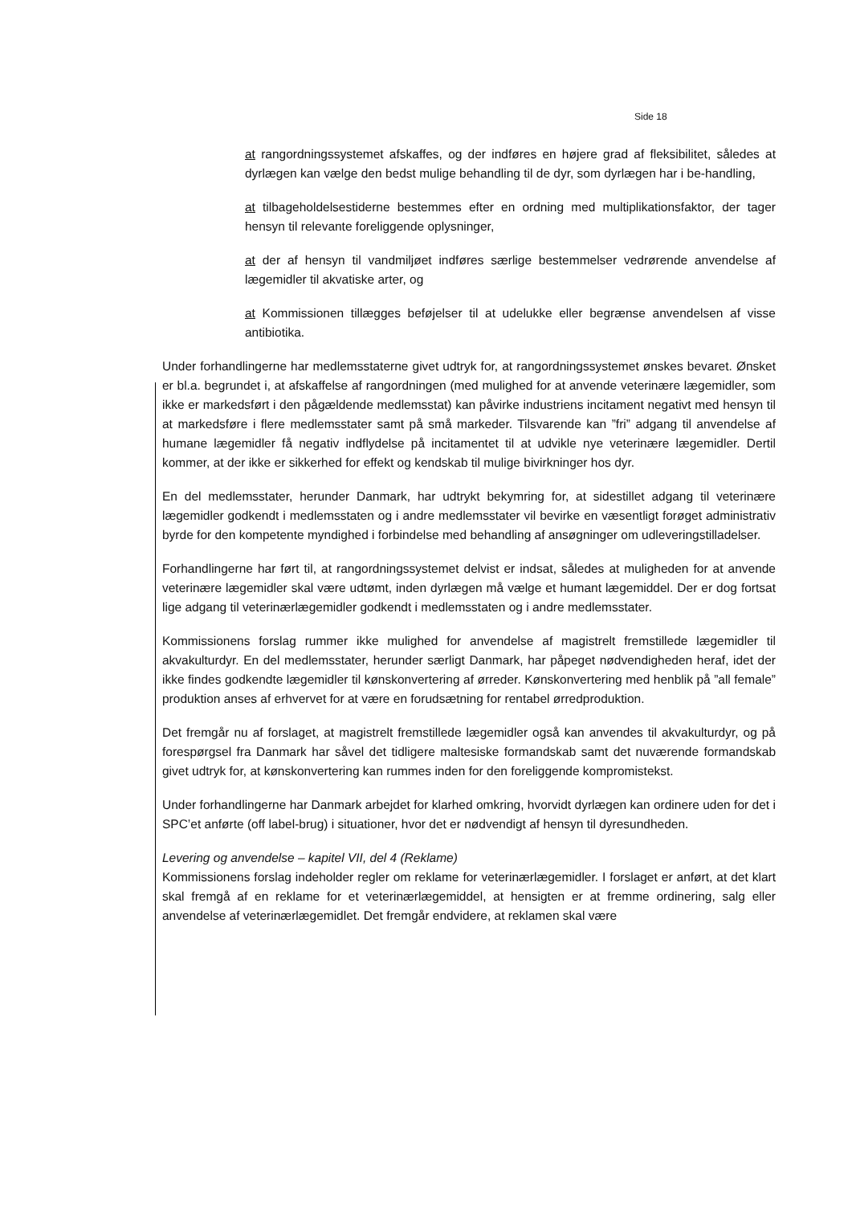Side 18
at rangordningssystemet afskaffes, og der indføres en højere grad af fleksibilitet, således at dyrlægen kan vælge den bedst mulige behandling til de dyr, som dyrlægen har i be-handling,
at tilbageholdelsestiderne bestemmes efter en ordning med multiplikationsfaktor, der tager hensyn til relevante foreliggende oplysninger,
at der af hensyn til vandmiljøet indføres særlige bestemmelser vedrørende anvendelse af lægemidler til akvatiske arter, og
at Kommissionen tillægges beføjelser til at udelukke eller begrænse anvendelsen af visse antibiotika.
Under forhandlingerne har medlemsstaterne givet udtryk for, at rangordningssystemet ønskes bevaret. Ønsket er bl.a. begrundet i, at afskaffelse af rangordningen (med mulighed for at anvende veterinære lægemidler, som ikke er markedsført i den pågældende medlemsstat) kan påvirke industriens incitament negativt med hensyn til at markedsføre i flere medlemsstater samt på små markeder. Tilsvarende kan ”fri” adgang til anvendelse af humane lægemidler få negativ indflydelse på incitamentet til at udvikle nye veterinære lægemidler. Dertil kommer, at der ikke er sikkerhed for effekt og kendskab til mulige bivirkninger hos dyr.
En del medlemsstater, herunder Danmark, har udtrykt bekymring for, at sidestillet adgang til veterinære lægemidler godkendt i medlemsstaten og i andre medlemsstater vil bevirke en væsentligt forøget administrativ byrde for den kompetente myndighed i forbindelse med behandling af ansøgninger om udleveringstilladelser.
Forhandlingerne har ført til, at rangordningssystemet delvist er indsat, således at muligheden for at anvende veterinære lægemidler skal være udtømt, inden dyrlægen må vælge et humant lægemiddel. Der er dog fortsat lige adgang til veterinærlægemidler godkendt i medlemsstaten og i andre medlemsstater.
Kommissionens forslag rummer ikke mulighed for anvendelse af magistrelt fremstillede lægemidler til akvakulturdyr. En del medlemsstater, herunder særligt Danmark, har påpeget nødvendigheden heraf, idet der ikke findes godkendte lægemidler til kønskonvertering af ørreder. Kønskonvertering med henblik på ”all female” produktion anses af erhvervet for at være en forudsætning for rentabel ørredproduktion.
Det fremgår nu af forslaget, at magistrelt fremstillede lægemidler også kan anvendes til akvakulturdyr, og på forespørgsel fra Danmark har såvel det tidligere maltesiske formandskab samt det nuværende formandskab givet udtryk for, at kønskonvertering kan rummes inden for den foreliggende kompromistekst.
Under forhandlingerne har Danmark arbejdet for klarhed omkring, hvorvidt dyrlægen kan ordinere uden for det i SPC’et anførte (off label-brug) i situationer, hvor det er nødvendigt af hensyn til dyresundheden.
Levering og anvendelse – kapitel VII, del 4 (Reklame)
Kommissionens forslag indeholder regler om reklame for veterinærlægemidler. I forslaget er anført, at det klart skal fremgå af en reklame for et veterinærlægemiddel, at hensigten er at fremme ordinering, salg eller anvendelse af veterinærlægemidlet. Det fremgår endvidere, at reklamen skal være